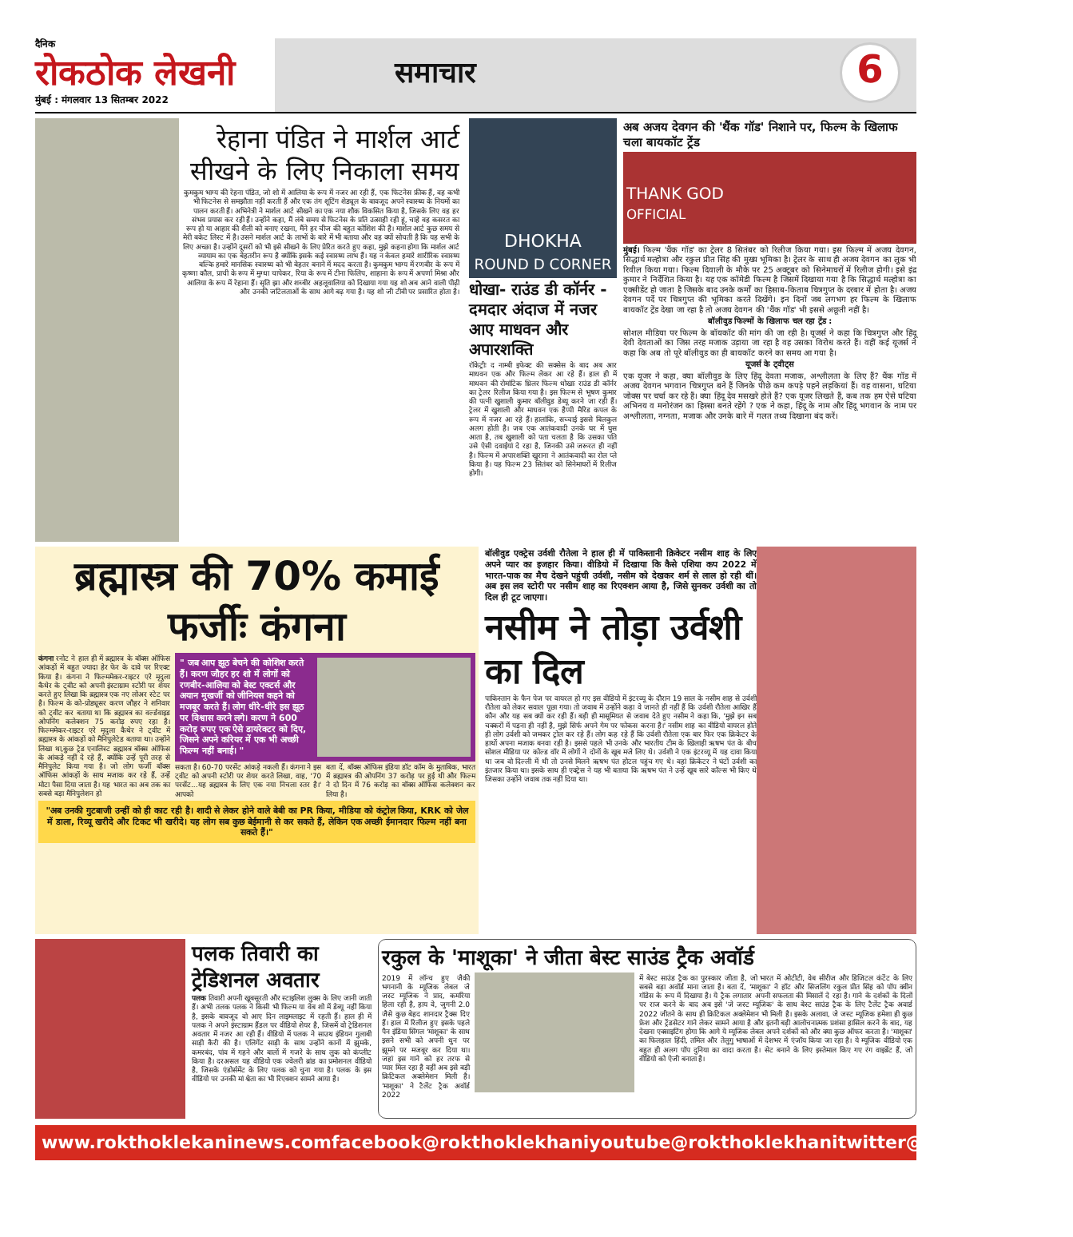दैनिक
रोकठोक लेखनी
मुंबई : मंगलवार 13 सितम्बर 2022
समाचार
6
रेहाना पंडित ने मार्शल आर्ट सीखने के लिए निकाला समय
कुमकुम भाग्य की रेहना पंडित, जो शो में आलिया के रूप में नजर आ रही हैं, एक फिटनेस फ्रीक हैं, वह कभी भी फिटनेस से समझौता नहीं करती हैं और एक तंग शूटिंग शेड्यूल के बावजूद अपने स्वास्थ्य के नियमों का पालन करती हैं। अभिनेत्री ने मार्शल आर्ट सीखने का एक नया शौक विकसित किया है, जिसके लिए वह हर संभव प्रयास कर रही हैं। उन्होंने कहा, मैं लंबे समय से फिटनेस के प्रति उत्साही रही हूं, चाहे वह कसरत का रूप हो या आहार की शैली को बनाए रखना, मैंने हर चीज की बहुत कोशिश की है। मार्शल आर्ट कुछ समय से मेरी बकेट लिस्ट में है। उसने मार्शल आर्ट के लाभों के बारे में भी बताया और वह क्यों सोचती है कि यह सभी के लिए अच्छा है। उन्होंने दूसरों को भी इसे सीखने के लिए प्रेरित करते हुए कहा, मुझे कहना होगा कि मार्शल आर्ट व्यायाम का एक बेहतरीन रूप है क्योंकि इसके कई स्वास्थ्य लाभ हैं। यह न केवल हमारे शारीरिक स्वास्थ्य बल्कि हमारे मानसिक स्वास्थ्य को भी बेहतर बनाने में मदद करता है। कुमकुम भाग्य में रणबीर के रूप में कृष्णा कौल, प्राची के रूप में मुग्धा चापेकर, रिया के रूप में टीना फिलिप, शाहाना के रूप में अपर्णा मिश्रा और आलिया के रूप में रेहाना हैं। सृति झा और शब्बीर अहलूवालिया को दिखाया गया यह शो अब आने वाली पीढ़ी और उनकी जटिलताओं के साथ आगे बढ़ गया है। यह शो जी टीवी पर प्रसारित होता है।
DHOKHA
ROUND D CORNER
धोखा- राउंड डी कॉर्नर - दमदार अंदाज में नजर आए माधवन और अपारशक्ति
रॉकेट्रीः द नाम्बी इफेक्ट की सक्सेस के बाद अब आर माधवन एक और फिल्म लेकर आ रहे हैं। हाल ही में माधवन की रोमांटिक थ्रिलर फिल्म धोखाः राउंड डी कॉर्नर का ट्रेलर रिलीज किया गया है। इस फिल्म से भूषण कुमार की पत्नी खुशाली कुमार बॉलीवुड डेब्यू करने जा रही हैं। ट्रेलर में खुशाली और माधवन एक हैप्पी मैरिड कपल के रूप में नजर आ रहे हैं। हालांकि, सच्चाई इससे बिलकुल अलग होती है। जब एक आतंकवादी उनके घर में घुस आता है, तब खुशाली को पता चलता है कि उसका पति उसे ऐसी दवाईयां दे रहा है, जिनकी उसे जरूरत ही नहीं है। फिल्म में अपारशक्ति खुराना ने आतंकवादी का रोल प्ले किया है। यह फिल्म 23 सितंबर को सिनेमाघरों में रिलीज होगी।
अब अजय देवगन की 'थैंक गॉड' निशाने पर, फिल्म के खिलाफ चला बायकॉट ट्रेंड
THANK GOD
OFFICIAL
मुंबई। फिल्म 'थैंक गॉड' का ट्रेलर 8 सितंबर को रिलीज किया गया। इस फिल्म में अजय देवगन, सिद्धार्थ मल्होत्रा और रकुल प्रीत सिंह की मुख्य भूमिका है। ट्रेलर के साथ ही अजय देवगन का लुक भी रिवील किया गया। फिल्म दिवाली के मौके पर 25 अक्टूबर को सिनेमाघरों में रिलीज होगी। इसे इंद्र कुमार ने निर्देशित किया है। यह एक कॉमेडी फिल्म है जिसमें दिखाया गया है कि सिद्धार्थ मल्होत्रा का एक्सीडेंट हो जाता है जिसके बाद उनके कर्मों का हिसाब-किताब चित्रगुप्त के दरबार में होता है। अजय देवगन पर्दे पर चित्रगुप्त की भूमिका करते दिखेंगे। इन दिनों जब लगभग हर फिल्म के खिलाफ बायकॉट ट्रेंड देखा जा रहा है तो अजय देवगन की 'थैंक गॉड' भी इससे अछूती नहीं है।
बॉलीवुड फिल्मों के खिलाफ चल रहा ट्रेंड :
सोशल मीडिया पर फिल्म के बॉयकॉट की मांग की जा रही है। यूजर्स ने कहा कि चित्रगुप्त और हिंदू देवी देवताओं का जिस तरह मजाक उड़ाया जा रहा है वह उसका विरोध करते हैं। वहीं कई यूजर्स ने कहा कि अब तो पूरे बॉलीवुड का ही बायकॉट करने का समय आ गया है।
यूजर्स के ट्वीट्स
एक यूजर ने कहा, क्या बॉलीवुड के लिए हिंदू देवता मजाक, अश्लीलता के लिए हैं? थैंक गॉड में अजय देवगन भगवान चित्रगुप्त बने हैं जिनके पीछे कम कपड़े पहने लड़कियां हैं। वह वासना, घटिया जोक्स पर चर्चा कर रहे हैं। क्या हिंदू देव मसखरे होते हैं? एक यूजर लिखते हैं, कब तक हम ऐसे घटिया अभिनय व मनोरंजन का हिस्सा बनते रहेंगे ? एक ने कहा, हिंदू के नाम और हिंदू भगवान के नाम पर अश्लीलता, नग्नता, मजाक और उनके बारे में गलत तथ्य दिखाना बंद करें।
ब्रह्मास्त्र की 70% कमाई फर्जीः कंगना
कंगना रनोट ने हाल ही में ब्रह्मास्त्र के बॉक्स ऑफिस आंकड़ों में बहुत ज्यादा हेर फेर के दावे पर रिएक्ट किया है। कंगना ने फिल्ममेकर-राइटर एरे मृदुला कैथेर के ट्वीट को अपनी इंस्टाग्राम स्टोरी पर शेयर करते हुए लिखा कि ब्रह्मास्त्र एक नए लोअर स्टेट पर है। फिल्म के को-प्रोड्यूसर करण जौहर ने शनिवार को ट्वीट कर बताया था कि ब्रह्मास्त्र का वर्ल्डवाइड ओपनिंग कलेक्शन 75 करोड़ रुपए रहा है। फिल्ममेकर-राइटर एरे मृदुला कैथेर ने ट्वीट में ब्रह्मास्त्र के आंकड़ों को मैनिपुलेटेड बताया था। उन्होंने लिखा था,कुछ ट्रेड एनालिस्ट ब्रह्मास्त्र बॉक्स ऑफिस के आंकड़े नहीं दे रहे हैं, क्योंकि उन्हें पूरी तरह से मैनिपुलेट किया गया है। जो लोग फर्जी बॉक्स ऑफिस आंकड़ों के साथ मजाक कर रहे हैं, उन्हें मोटा पैसा दिया जाता है। यह भारत का अब तक का सबसे बड़ा मैनिपुलेशन हो
" जब आप झूठ बेचने की कोशिश करते हैं। करण जौहर हर शो में लोगों को रणबीर-आलिया को बेस्ट एक्टर्स और अयान मुखर्जी को जीनियस कहने को मजबूर करते हैं। लोग धीरे-धीरे इस झूठ पर विश्वास करने लगे। करण ने 600 करोड़ रुपए एक ऐसे डायरेक्टर को दिए, जिसने अपने करियर में एक भी अच्छी फिल्म नहीं बनाई। "
सकता है। 60-70 परसेंट आंकड़े नकली हैं। कंगना ने इस ट्वीट को अपनी स्टोरी पर शेयर करते लिखा, वाह, '70 परसेंट...यह ब्रह्मास्त्र के लिए एक नया निचला स्तर है।' आपको
बता दें, बॉक्स ऑफिस इंडिया डॉट कॉम के मुताबिक, भारत में ब्रह्मास्त्र की ओपनिंग 37 करोड़ पर हुई थी और फिल्म ने दो दिन में 76 करोड़ का बॉक्स ऑफिस कलेक्शन कर लिया है।
"अब उनकी गुटबाजी उन्हीं को ही काट रही है। शादी से लेकर होने वाले बेबी का PR किया, मीडिया को कंट्रोल किया, KRK को जेल में डाला, रिव्यू खरीदे और टिकट भी खरीदे। यह लोग सब कुछ बेईमानी से कर सकते हैं, लेकिन एक अच्छी ईमानदार फिल्म नहीं बना सकते हैं।"
बॉलीवुड एक्ट्रेस उर्वशी रौतेला ने हाल ही में पाकिस्तानी क्रिकेटर नसीम शाह के लिए अपने प्यार का इजहार किया। वीडियो में दिखाया कि कैसे एशिया कप 2022 में भारत-पाक का मैच देखने पहुंची उर्वशी, नसीम को देखकर शर्म से लाल हो रही थीं। अब इस लव स्टोरी पर नसीम शाह का रिएक्शन आया है, जिसे सुनकर उर्वशी का तो दिल ही टूट जाएगा।
नसीम ने तोड़ा उर्वशी का दिल
पाकिस्तान के फैन पेज पर वायरल हो गए इस वीडियो में इंटरव्यू के दौरान 19 साल के नसीम शाह से उर्वशी रौतेला को लेकर सवाल पूछा गया। तो जवाब में उन्होंने कहा वे जानते ही नहीं हैं कि उर्वशी रौतेला आखिर हैं कौन और यह सब क्यों कर रही हैं। बड़ी ही मासूमियत से जवाब देते हुए नसीम ने कहा कि, 'मुझे इन सब चक्करों में पड़ना ही नहीं है, मुझे सिर्फ अपने गेम पर फोकस करना है।' नसीम शाह का वीडियो वायरल होते ही लोग उर्वशी को जमकर ट्रोल कर रहे हैं। लोग कह रहे हैं कि उर्वशी रौतेला एक बार फिर एक क्रिकेटर के हाथों अपना मजाक बनवा रही है। इससे पहले भी उनके और भारतीय टीम के खिलाड़ी ऋषभ पंत के बीच सोशल मीडिया पर कोल्ड वॉर में लोगों ने दोनों के खूब मजे लिए थे। उर्वशी ने एक इंटरव्यू में यह दावा किया था जब वो दिल्ली में थी तो उनसे मिलने ऋषभ पंत होटल पहुंच गए थे। वहां क्रिकेटर ने घंटों उर्वशी का इंतजार किया था। इसके साथ ही एक्ट्रेस ने यह भी बताया कि ऋषभ पंत ने उन्हें खूब सारे कॉल्स भी किए थे जिसका उन्होंने जवाब तक नहीं दिया था।
पलक तिवारी का ट्रेडिशनल अवतार
पलक तिवारी अपनी खूबसूरती और स्टाइलिश लुक्स के लिए जानी जाती हैं। अभी तलक पलक ने किसी भी फिल्म या वेब शो में डेब्यू नहीं किया है, इसके बावजूद वो आए दिन लाइमलाइट में रहती हैं। हाल ही में पलक ने अपने इंस्टाग्राम हैंडल पर वीडियो शेयर है, जिसमें वो ट्रेडिशनल अवतार में नजर आ रही हैं। वीडियो में पलक ने साउथ इंडियन गुलाबी साड़ी कैरी की है। एलिगेंट साड़ी के साथ उन्होंने कानों में झुमके, कमरबंद, पांव में गहने और बालों में गजरे के साथ लुक को कंप्लीट किया है। दरअसल यह वीडियो एक ज्वेलरी ब्रांड का प्रमोशनल वीडियो है, जिसके एंडोर्समेंट के लिए पलक को चुना गया है। पलक के इस वीडियो पर उनकी मां श्वेता का भी रिएक्शन सामने आया है।
रकुल के 'माशूका' ने जीता बेस्ट साउंड ट्रैक अवॉर्ड
2019 में लॉन्च हुए जैकी भगनानी के म्यूजिक लेबल जे जस्ट म्यूजिक ने प्राद, कमरिया हिला रही है, हाय वे, जुगनी 2.0 जैसे कुछ बेहद शानदार ट्रैक्स दिए हैं। हाल में रिलीज हुए इसके पहले पैन इंडिया सिंगल 'माशूका' के साथ इसने सभी को अपनी धुन पर झूमने पर मजबूर कर दिया था। जहां इस गाने को हर तरफ से प्यार मिल रहा है वहीं अब इसे बड़ी क्रिटिकल अक्लेमेशन मिली है। 'माशूका' ने टैलेंट ट्रैक अवॉर्ड 2022
में बेस्ट साउंड ट्रैक का पुरस्कार जीता है, जो भारत में ओटीटी, वेब सीरीज और डिजिटल कंटेंट के लिए सबसे बड़ा अवॉर्ड माना जाता है। बता दें, 'माशूका' ने हॉट और सिजलिंग रकुल प्रीत सिंह को पॉप क्वीन गॉडेस के रूप में दिखाया है। ये ट्रैक लगातार अपनी सफलता की मिसालें दे रहा है। गाने के दर्शकों के दिलों पर राज करने के बाद अब इसे 'जे जस्ट म्यूजिक' के साथ बेस्ट साउंड ट्रैक के लिए टैलेंट ट्रैक अवार्ड 2022 जीतने के साथ ही क्रिटिकल अक्लेमेशन भी मिली है। इसके अलावा, जे जस्ट म्यूजिक हमेशा ही कुछ फ्रेश और ट्रेंडसेटर गाने लेकर सामने आया है और इतनी बड़ी आलोचनात्मक प्रशंसा हासिल करने के बाद, यह देखना एक्साइटिंग होगा कि आगे ये म्यूजिक लेबल अपने दर्शकों को और क्या कुछ ऑफर करता है। 'माशूका' का फिलहाल हिंदी, तमिल और तेलुगु भाषाओं में देशभर में एंजॉय किया जा रहा है। ये म्यूजिक वीडियो एक बहुत ही अलग पॉप दुनिया का वादा करता है। सेट बनाने के लिए इस्तेमाल किए गए रंग वाइब्रेंट हैं, जो वीडियो को ऐजी बनाता है।
www.rokthoklekaninews.com facebook@rokthoklekhani youtube@rokthoklekhani twitter@rokthoklekhani